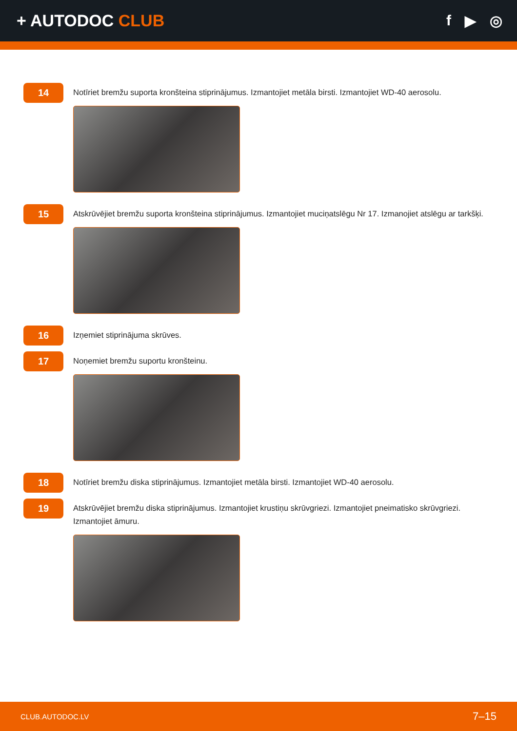+ AUTODOC CLUB f ▶ ◎
14
Notīriet bremžu suporta kronšteina stiprinājumus. Izmantojiet metāla birsti. Izmantojiet WD-40 aerosolu.
15
Atskrūvējiet bremžu suporta kronšteina stiprinājumus. Izmantojiet muciņatslēgu Nr 17. Izmanojiet atslēgu ar tarkšķi.
16
Izņemiet stiprinājuma skrūves.
17
Noņemiet bremžu suportu kronšteinu.
18
Notīriet bremžu diska stiprinājumus. Izmantojiet metāla birsti. Izmantojiet WD-40 aerosolu.
19
Atskrūvējiet bremžu diska stiprinājumus. Izmantojiet krustiņu skrūvgriezi. Izmantojiet pneimatisko skrūvgriezi. Izmantojiet āmuru.
CLUB.AUTODOC.LV 7–15